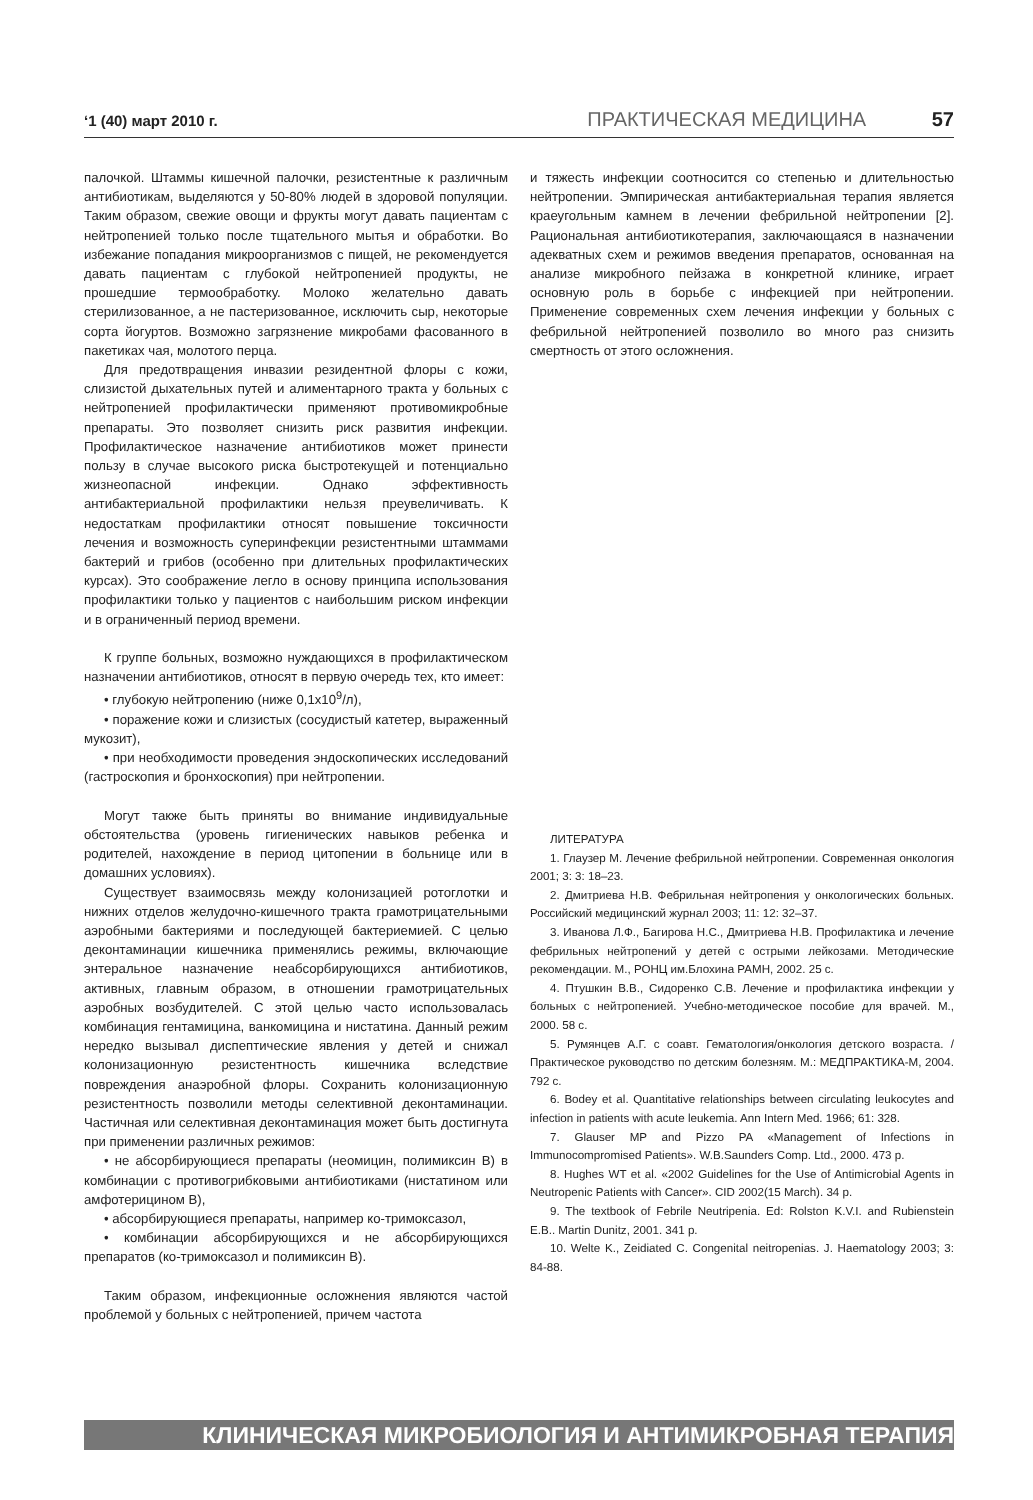‘1 (40) март 2010 г. ПРАКТИЧЕСКАЯ МЕДИЦИНА 57
палочкой. Штаммы кишечной палочки, резистентные к различным антибиотикам, выделяются у 50-80% людей в здоровой популяции. Таким образом, свежие овощи и фрукты могут давать пациентам с нейтропенией только после тщательного мытья и обработки. Во избежание попадания микроорганизмов с пищей, не рекомендуется давать пациентам с глубокой нейтропенией продукты, не прошедшие термообработку. Молоко желательно давать стерилизованное, а не пастеризованное, исключить сыр, некоторые сорта йогуртов. Возможно загрязнение микробами фасованного в пакетиках чая, молотого перца.
Для предотвращения инвазии резидентной флоры с кожи, слизистой дыхательных путей и алиментарного тракта у больных с нейтропенией профилактически применяют противомикробные препараты. Это позволяет снизить риск развития инфекции. Профилактическое назначение антибиотиков может принести пользу в случае высокого риска быстротекущей и потенциально жизнеопасной инфекции. Однако эффективность антибактериальной профилактики нельзя преувеличивать. К недостаткам профилактики относят повышение токсичности лечения и возможность суперинфекции резистентными штаммами бактерий и грибов (особенно при длительных профилактических курсах). Это соображение легло в основу принципа использования профилактики только у пациентов с наибольшим риском инфекции и в ограниченный период времени.
К группе больных, возможно нуждающихся в профилактическом назначении антибиотиков, относят в первую очередь тех, кто имеет:
• глубокую нейтропению (ниже 0,1х10<sup>9</sup>/л),
• поражение кожи и слизистых (сосудистый катетер, выраженный мукозит),
• при необходимости проведения эндоскопических исследований (гастроскопия и бронхоскопия) при нейтропении.
Могут также быть приняты во внимание индивидуальные обстоятельства (уровень гигиенических навыков ребенка и родителей, нахождение в период цитопении в больнице или в домашних условиях).
Существует взаимосвязь между колонизацией ротоглотки и нижних отделов желудочно-кишечного тракта грамотрицательными аэробными бактериями и последующей бактериемией. С целью деконтаминации кишечника применялись режимы, включающие энтеральное назначение неабсорбирующихся антибиотиков, активных, главным образом, в отношении грамотрицательных аэробных возбудителей. С этой целью часто использовалась комбинация гентамицина, ванкомицина и нистатина. Данный режим нередко вызывал диспептические явления у детей и снижал колонизационную резистентность кишечника вследствие повреждения анаэробной флоры. Сохранить колонизационную резистентность позволили методы селективной деконтаминации. Частичная или селективная деконтаминация может быть достигнута при применении различных режимов:
• не абсорбирующиеся препараты (неомицин, полимиксин В) в комбинации с противогрибковыми антибиотиками (нистатином или амфотерицином В),
• абсорбирующиеся препараты, например ко-тримоксазол,
• комбинации абсорбирующихся и не абсорбирующихся препаратов (ко-тримоксазол и полимиксин В).
Таким образом, инфекционные осложнения являются частой проблемой у больных с нейтропенией, причем частота
и тяжесть инфекции соотносится со степенью и длительностью нейтропении. Эмпирическая антибактериальная терапия является краеугольным камнем в лечении фебрильной нейтропении [2]. Рациональная антибиотикотерапия, заключающаяся в назначении адекватных схем и режимов введения препаратов, основанная на анализе микробного пейзажа в конкретной клинике, играет основную роль в борьбе с инфекцией при нейтропении. Применение современных схем лечения инфекции у больных с фебрильной нейтропенией позволило во много раз снизить смертность от этого осложнения.
ЛИТЕРАТУРА
1. Глаузер М. Лечение фебрильной нейтропении. Современная онкология 2001; 3: 3: 18–23.
2. Дмитриева Н.В. Фебрильная нейтропения у онкологических больных. Российский медицинский журнал 2003; 11: 12: 32–37.
3. Иванова Л.Ф., Багирова Н.С., Дмитриева Н.В. Профилактика и лечение фебрильных нейтропений у детей с острыми лейкозами. Методические рекомендации. М., РОНЦ им.Блохина РАМН, 2002. 25 с.
4. Птушкин В.В., Сидоренко С.В. Лечение и профилактика инфекции у больных с нейтропенией. Учебно-методическое пособие для врачей. М., 2000. 58 с.
5. Румянцев А.Г. с соавт. Гематология/онкология детского возраста. / Практическое руководство по детским болезням. М.: МЕДПРАКТИКА-М, 2004. 792 с.
6. Bodey et al. Quantitative relationships between circulating leukocytes and infection in patients with acute leukemia. Ann Intern Med. 1966; 61: 328.
7. Glauser MP and Pizzo PA «Management of Infections in Immunocompromised Patients». W.B.Saunders Comp. Ltd., 2000. 473 p.
8. Hughes WT et al. «2002 Guidelines for the Use of Antimicrobial Agents in Neutropenic Patients with Cancer». CID 2002(15 March). 34 p.
9. The textbook of Febrile Neutripenia. Ed: Rolston K.V.I. and Rubienstein E.B.. Martin Dunitz, 2001. 341 p.
10. Welte K., Zeidiated C. Congenital neitropenias. J. Haematology 2003; 3: 84-88.
КЛИНИЧЕСКАЯ МИКРОБИОЛОГИЯ И АНТИМИКРОБНАЯ ТЕРАПИЯ